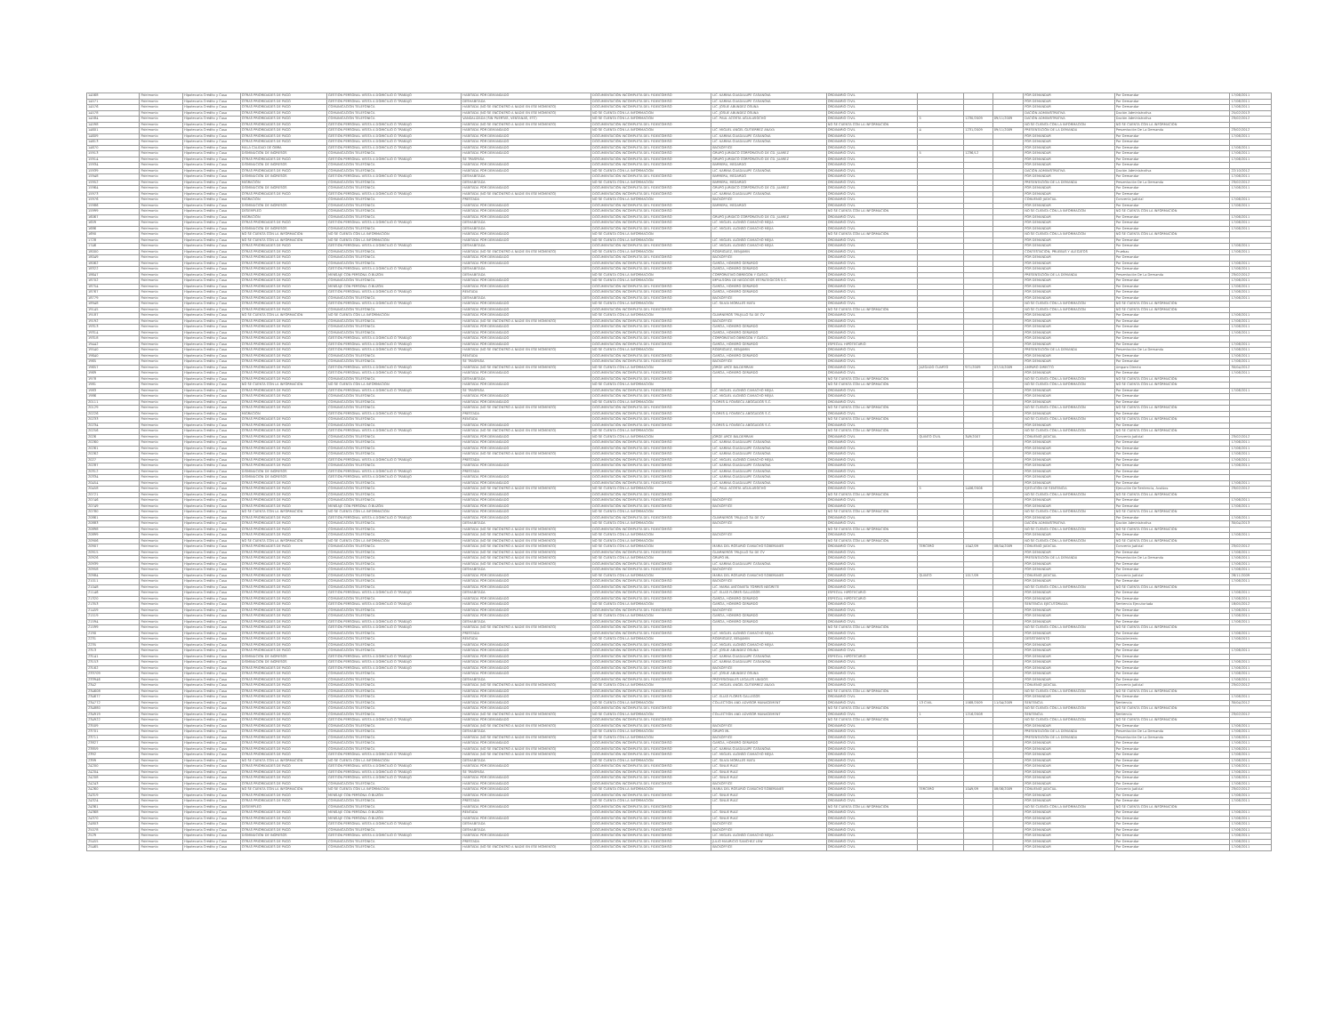| 14568 | Patrimonio | Hipotecaria Crédito y Casa | OTRAS PRIORIDADES DE PAGO | GESTION PERSONAL VISITA A DOMICILIO O TRABAJO | HABITADA POR DEMANDADO | DOCUMENTACIÓN INCOMPLETA DEL FIDEICOMISO | LIC. KARINA GUADALUPE CASANOVA | ORDINARIO CIVIL | | | | POR DEMANDAR | Por Demandar | 17/06/2011 |
| 14571 | Patrimonio | Hipotecaria Crédito y Casa | OTRAS PRIORIDADES DE PAGO | GESTION PERSONAL VISITA A DOMICILIO O TRABAJO | DESHABITADA | DOCUMENTACIÓN INCOMPLETA DEL FIDEICOMISO | LIC. KARINA GUADALUPE CASANOVA | ORDINARIO CIVIL | | | | POR DEMANDAR | Por Demandar | 17/06/2011 |
| 14576 | Patrimonio | Hipotecaria Crédito y Casa | OTRAS PRIORIDADES DE PAGO | COMUNICACIÓN TELEFONICA | HABITADA (NO SE ENCONTRO A NADIE EN ESE MOMENTO) | DOCUMENTACIÓN INCOMPLETA DEL FIDEICOMISO | LIC. JOSUE ABUNDEZ OSUNA | ORDINARIO CIVIL | | | | POR DEMANDAR | Por Demandar | 17/06/2011 |
| 14578 | Patrimonio | Hipotecaria Crédito y Casa | OTRAS PRIORIDADES DE PAGO | COMUNICACIÓN TELEFONICA | HABITADA (NO SE ENCONTRO A NADIE EN ESE MOMENTO) | NO SE CUENTA CON LA INFORMACION | LIC. JOSUE ABUNDEZ OSUNA | ORDINARIO CIVIL | | | | DACIÓN ADMINISTRATIVA | Dación Administrativa | 25/02/2013 |
| 14584 | Patrimonio | Hipotecaria Crédito y Casa | OTRAS PRIORIDADES DE PAGO | COMUNICACIÓN TELEFONICA | VANDALIZADA (SIN PUERTAS, VENTANAS, ETC) | NO SE CUENTA CON LA INFORMACION | LIC. PAUL ACOSTA AGUILASOCHO | ORDINARIO CIVIL | 5 | 1230/2009 | 09/11/2009 | DACIÓN ADMINISTRATIVA | Dación Administrativa | 23/02/2012 |
| 14598 | Patrimonio | Hipotecaria Crédito y Casa | OTRAS PRIORIDADES DE PAGO | GESTION PERSONAL VISITA A DOMICILIO O TRABAJO | HABITADA (NO SE ENCONTRO A NADIE EN ESE MOMENTO) | DOCUMENTACIÓN INCOMPLETA DEL FIDEICOMISO | | NO SE CUENTA CON LA INFORMACION | | | | NO SE CUENTA CON LA INFORMACION | NO SE CUENTA CON LA INFORMACION | |
| 14601 | Patrimonio | Hipotecaria Crédito y Casa | OTRAS PRIORIDADES DE PAGO | GESTION PERSONAL VISITA A DOMICILIO O TRABAJO | HABITADA POR DEMANDADO | NO SE CUENTA CON LA INFORMACION | LIC. MIGUEL ANGEL GUTIERREZ ANAYA | ORDINARIO CIVIL | 4 | 1231/2009 | 09/11/2009 | PRESENTACIÓN DE LA DEMANDA | Presentación De La Demanda | 23/02/2012 |
| 14609 | Patrimonio | Hipotecaria Crédito y Casa | OTRAS PRIORIDADES DE PAGO | GESTION PERSONAL VISITA A DOMICILIO O TRABAJO | HABITADA POR DEMANDADO | DOCUMENTACIÓN INCOMPLETA DEL FIDEICOMISO | LIC. KARINA GUADALUPE CASANOVA | ORDINARIO CIVIL | | | | POR DEMANDAR | Por Demandar | 17/06/2011 |
| 14613 | Patrimonio | Hipotecaria Crédito y Casa | OTRAS PRIORIDADES DE PAGO | GESTION PERSONAL VISITA A DOMICILIO O TRABAJO | HABITADA POR DEMANDADO | DOCUMENTACIÓN INCOMPLETA DEL FIDEICOMISO | LIC. KARINA GUADALUPE CASANOVA | ORDINARIO CIVIL | | | | POR DEMANDAR | Por Demandar | |
| 14670 | Patrimonio | Hipotecaria Crédito y Casa | MALA CALIDAD DE OBRA | GESTION PERSONAL VISITA A DOMICILIO O TRABAJO | HABITADA POR DEMANDADO | DOCUMENTACIÓN INCOMPLETA DEL FIDEICOMISO | BACKOFFICE | ORDINARIO CIVIL | | | | POR DEMANDAR | Por Demandar | 17/06/2011 |
| 15913 | Patrimonio | Hipotecaria Crédito y Casa | DISMINUCIÓN DE INGRESOS | COMUNICACIÓN TELEFONICA | HABITADA POR DEMANDADO | DOCUMENTACIÓN INCOMPLETA DEL FIDEICOMISO | GRUPO JURIDICO CORPORATIVO DE CD. JUAREZ | ORDINARIO CIVIL | 5 | 1236/12 | | POR DEMANDAR | Por Demandar | 17/06/2011 |
| 15914 | Patrimonio | Hipotecaria Crédito y Casa | OTRAS PRIORIDADES DE PAGO | GESTION PERSONAL VISITA A DOMICILIO O TRABAJO | SE TRASPASA | DOCUMENTACIÓN INCOMPLETA DEL FIDEICOMISO | GRUPO JURIDICO CORPORATIVO DE CD. JUAREZ | ORDINARIO CIVIL | | | | POR DEMANDAR | Por Demandar | 17/06/2011 |
| 15934 | Patrimonio | Hipotecaria Crédito y Casa | DISMINUCIÓN DE INGRESOS | COMUNICACIÓN TELEFONICA | HABITADA POR DEMANDADO | DOCUMENTACIÓN INCOMPLETA DEL FIDEICOMISO | BARRERA, MEDARDO | ORDINARIO CIVIL | | | | POR DEMANDAR | Por Demandar | |
| 15939 | Patrimonio | Hipotecaria Crédito y Casa | OTRAS PRIORIDADES DE PAGO | COMUNICACIÓN TELEFONICA | HABITADA POR DEMANDADO | NO SE CUENTA CON LA INFORMACION | LIC. KARINA GUADALUPE CASANOVA | ORDINARIO CIVIL | | | | DACIÓN ADMINISTRATIVA | Dación Administrativa | 22/10/2012 |
| 15948 | Patrimonio | Hipotecaria Crédito y Casa | DISMINUCIÓN DE INGRESOS | GESTION PERSONAL VISITA A DOMICILIO O TRABAJO | DESHABITADA | DOCUMENTACIÓN INCOMPLETA DEL FIDEICOMISO | BARRERA, MEDARDO | ORDINARIO CIVIL | | | | POR DEMANDAR | Por Demandar | 17/06/2011 |
| 15952 | Patrimonio | Hipotecaria Crédito y Casa | MIGRACIÓN | COMUNICACIÓN TELEFONICA | DESHABITADA | NO SE CUENTA CON LA INFORMACION | BARRERA, MEDARDO | ORDINARIO CIVIL | | | | PRESENTACIÓN DE LA DEMANDA | Presentación De La Demanda | 23/02/2012 |
| 15964 | Patrimonio | Hipotecaria Crédito y Casa | DISMINUCIÓN DE INGRESOS | COMUNICACIÓN TELEFONICA | HABITADA POR DEMANDADO | DOCUMENTACIÓN INCOMPLETA DEL FIDEICOMISO | GRUPO JURIDICO CORPORATIVO DE CD. JUAREZ | ORDINARIO CIVIL | | | | POR DEMANDAR | Por Demandar | 17/06/2011 |
| 15973 | Patrimonio | Hipotecaria Crédito y Casa | OTRAS PRIORIDADES DE PAGO | GESTION PERSONAL VISITA A DOMICILIO O TRABAJO | HABITADA (NO SE ENCONTRO A NADIE EN ESE MOMENTO) | DOCUMENTACIÓN INCOMPLETA DEL FIDEICOMISO | LIC. KARINA GUADALUPE CASANOVA | ORDINARIO CIVIL | | | | POR DEMANDAR | Por Demandar | |
| 15976 | Patrimonio | Hipotecaria Crédito y Casa | MIGRACIÓN | COMUNICACIÓN TELEFONICA | PRESTADA | NO SE CUENTA CON LA INFORMACION | BACKOFFICE | ORDINARIO CIVIL | | | | CONVENIO JUDICIAL | Convenio Judicial | 17/06/2011 |
| 15986 | Patrimonio | Hipotecaria Crédito y Casa | DISMINUCIÓN DE INGRESOS | COMUNICACIÓN TELEFONICA | HABITADA POR DEMANDADO | DOCUMENTACIÓN INCOMPLETA DEL FIDEICOMISO | BARRERA, MEDARDO | ORDINARIO CIVIL | | | | POR DEMANDAR | Por Demandar | 17/06/2011 |
| 15999 | Patrimonio | Hipotecaria Crédito y Casa | DESEMPLEO | COMUNICACIÓN TELEFONICA | HABITADA POR DEMANDADO | DOCUMENTACIÓN INCOMPLETA DEL FIDEICOMISO | | NO SE CUENTA CON LA INFORMACION | | | | NO SE CUENTA CON LA INFORMACION | NO SE CUENTA CON LA INFORMACION | |
| 16067 | Patrimonio | Hipotecaria Crédito y Casa | MIGRACIÓN | COMUNICACIÓN TELEFONICA | HABITADA POR DEMANDADO | DOCUMENTACIÓN INCOMPLETA DEL FIDEICOMISO | GRUPO JURIDICO CORPORATIVO DE CD. JUAREZ | ORDINARIO CIVIL | | | | POR DEMANDAR | Por Demandar | 17/06/2011 |
| 1659 | Patrimonio | Hipotecaria Crédito y Casa | OTRAS PRIORIDADES DE PAGO | GESTION PERSONAL VISITA A DOMICILIO O TRABAJO | DESHABITADA | DOCUMENTACIÓN INCOMPLETA DEL FIDEICOMISO | LIC. MIGUEL ALONSO CAMACHO MEJIA | ORDINARIO CIVIL | | | | POR DEMANDAR | Por Demandar | 17/06/2011 |
| 1686 | Patrimonio | Hipotecaria Crédito y Casa | DISMINUCIÓN DE INGRESOS | COMUNICACIÓN TELEFONICA | DESHABITADA | DOCUMENTACIÓN INCOMPLETA DEL FIDEICOMISO | LIC. MIGUEL ALONSO CAMACHO MEJIA | ORDINARIO CIVIL | | | | POR DEMANDAR | Por Demandar | 17/06/2011 |
| 1690 | Patrimonio | Hipotecaria Crédito y Casa | NO SE CUENTA CON LA INFORMACION | NO SE CUENTA CON LA INFORMACION | HABITADA POR DEMANDADO | NO SE CUENTA CON LA INFORMACION | | NO SE CUENTA CON LA INFORMACION | | | | NO SE CUENTA CON LA INFORMACION | NO SE CUENTA CON LA INFORMACION | |
| 1728 | Patrimonio | Hipotecaria Crédito y Casa | NO SE CUENTA CON LA INFORMACION | NO SE CUENTA CON LA INFORMACION | HABITADA POR DEMANDADO | NO SE CUENTA CON LA INFORMACION | LIC. MIGUEL ALONSO CAMACHO MEJIA | ORDINARIO CIVIL | | | | POR DEMANDAR | Por Demandar | |
| 1746 | Patrimonio | Hipotecaria Crédito y Casa | OTRAS PRIORIDADES DE PAGO | GESTION PERSONAL VISITA A DOMICILIO O TRABAJO | DESHABITADA | DOCUMENTACIÓN INCOMPLETA DEL FIDEICOMISO | LIC. MIGUEL ALONSO CAMACHO MEJIA | ORDINARIO CIVIL | | | | POR DEMANDAR | Por Demandar | 17/06/2011 |
| 18000 | Patrimonio | Hipotecaria Crédito y Casa | OTRAS PRIORIDADES DE PAGO | COMUNICACIÓN TELEFONICA | HABITADA (NO SE ENCONTRO A NADIE EN ESE MOMENTO) | NO SE CUENTA CON LA INFORMACION | RODRIGUEZ, BENJAMIN | ORDINARIO CIVIL | | | | CONTESTACIÓN, PRUEBAS Y ALEGATOS | Pruebas | 17/06/2011 |
| 18049 | Patrimonio | Hipotecaria Crédito y Casa | OTRAS PRIORIDADES DE PAGO | COMUNICACIÓN TELEFONICA | HABITADA POR DEMANDADO | DOCUMENTACIÓN INCOMPLETA DEL FIDEICOMISO | BACKOFFICE | ORDINARIO CIVIL | | | | POR DEMANDAR | Por Demandar | |
| 18062 | Patrimonio | Hipotecaria Crédito y Casa | OTRAS PRIORIDADES DE PAGO | COMUNICACIÓN TELEFONICA | HABITADA POR DEMANDADO | DOCUMENTACIÓN INCOMPLETA DEL FIDEICOMISO | GARCIA, HOMERO GERARDO | ORDINARIO CIVIL | | | | POR DEMANDAR | Por Demandar | 17/06/2011 |
| 18322 | Patrimonio | Hipotecaria Crédito y Casa | OTRAS PRIORIDADES DE PAGO | GESTION PERSONAL VISITA A DOMICILIO O TRABAJO | DESHABITADA | DOCUMENTACIÓN INCOMPLETA DEL FIDEICOMISO | GARCIA, HOMERO GERARDO | ORDINARIO CIVIL | | | | POR DEMANDAR | Por Demandar | 17/06/2011 |
| 18647 | Patrimonio | Hipotecaria Crédito y Casa | OTRAS PRIORIDADES DE PAGO | MENSAJE CON PERSONA O BUZON | DESHABITADA | NO SE CUENTA CON LA INFORMACION | CORPORATIVO OBREGON Y GASCA | ORDINARIO CIVIL | | | | PRESENTACIÓN DE LA DEMANDA | Presentación De La Demanda | 23/02/2012 |
| 18702 | Patrimonio | Hipotecaria Crédito y Casa | OTRAS PRIORIDADES DE PAGO | COMUNICACIÓN TELEFONICA | HABITADA POR DEMANDADO | NO SE CUENTA CON LA INFORMACION | IMPULSORA DE NEGOCIOS ESTRATEGICOS S.C. | ORDINARIO CIVIL | | | | POR DEMANDAR | Por Demandar | 17/06/2011 |
| 18754 | Patrimonio | Hipotecaria Crédito y Casa | OTRAS PRIORIDADES DE PAGO | MENSAJE CON PERSONA O BUZÓN | HABITADA POR DEMANDADO | DOCUMENTACIÓN INCOMPLETA DEL FIDEICOMISO | GARCIA, HOMERO GERARDO | ORDINARIO CIVIL | | | | POR DEMANDAR | Por Demandar | 17/06/2011 |
| 18767 | Patrimonio | Hipotecaria Crédito y Casa | OTRAS PRIORIDADES DE PAGO | GESTION PERSONAL VISITA A DOMICILIO O TRABAJO | RENTADA | DOCUMENTACIÓN INCOMPLETA DEL FIDEICOMISO | GARCIA, HOMERO GERARDO | ORDINARIO CIVIL | | | | POR DEMANDAR | Por Demandar | 17/06/2011 |
| 18779 | Patrimonio | Hipotecaria Crédito y Casa | OTRAS PRIORIDADES DE PAGO | COMUNICACIÓN TELEFONICA | DESHABITADA | DOCUMENTACIÓN INCOMPLETA DEL FIDEICOMISO | BACKOFFICE | ORDINARIO CIVIL | | | | POR DEMANDAR | Por Demandar | 17/06/2011 |
| 18948 | Patrimonio | Hipotecaria Crédito y Casa | OTRAS PRIORIDADES DE PAGO | GESTION PERSONAL VISITA A DOMICILIO O TRABAJO | HABITADA POR DEMANDADO | NO SE CUENTA CON LA INFORMACION | LIC. SILVIA MORALES MATA | ORDINARIO CIVIL | | | | NO SE CUENTA CON LA INFORMACION | NO SE CUENTA CON LA INFORMACION | |
| 19145 | Patrimonio | Hipotecaria Crédito y Casa | OTRAS PRIORIDADES DE PAGO | COMUNICACIÓN TELEFONICA | HABITADA POR DEMANDADO | DOCUMENTACIÓN INCOMPLETA DEL FIDEICOMISO | | NO SE CUENTA CON LA INFORMACION | | | | NO SE CUENTA CON LA INFORMACION | NO SE CUENTA CON LA INFORMACION | |
| 19187 | Patrimonio | Hipotecaria Crédito y Casa | NO SE CUENTA CON LA INFORMACION | NO SE CUENTA CON LA INFORMACION | HABITADA POR DEMANDADO | NO SE CUENTA CON LA INFORMACION | GUARNEROS TRUJILLO SA DE CV | ORDINARIO CIVIL | | | | POR DEMANDAR | Por Demandar | 17/06/2011 |
| 19192 | Patrimonio | Hipotecaria Crédito y Casa | OTRAS PRIORIDADES DE PAGO | COMUNICACIÓN TELEFONICA | HABITADA (NO SE ENCONTRO A NADIE EN ESE MOMENTO) | DOCUMENTACIÓN INCOMPLETA DEL FIDEICOMISO | BACKOFFICE | ORDINARIO CIVIL | | | | POR DEMANDAR | Por Demandar | 17/06/2011 |
| 19313 | Patrimonio | Hipotecaria Crédito y Casa | OTRAS PRIORIDADES DE PAGO | COMUNICACIÓN TELEFONICA | HABITADA POR DEMANDADO | DOCUMENTACIÓN INCOMPLETA DEL FIDEICOMISO | GARCIA, HOMERO GERARDO | ORDINARIO CIVIL | | | | POR DEMANDAR | Por Demandar | 17/06/2011 |
| 19314 | Patrimonio | Hipotecaria Crédito y Casa | OTRAS PRIORIDADES DE PAGO | COMUNICACIÓN TELEFONICA | HABITADA POR DEMANDADO | DOCUMENTACIÓN INCOMPLETA DEL FIDEICOMISO | GARCIA, HOMERO GERARDO | ORDINARIO CIVIL | | | | POR DEMANDAR | Por Demandar | 17/06/2011 |
| 19318 | Patrimonio | Hipotecaria Crédito y Casa | OTRAS PRIORIDADES DE PAGO | GESTION PERSONAL VISITA A DOMICILIO O TRABAJO | HABITADA POR DEMANDADO | DOCUMENTACIÓN INCOMPLETA DEL FIDEICOMISO | CORPORATIVO OBREGON Y GASCA | ORDINARIO CIVIL | | | | POR DEMANDAR | Por Demandar | |
| 19442 | Patrimonio | Hipotecaria Crédito y Casa | OTRAS PRIORIDADES DE PAGO | GESTION PERSONAL VISITA A DOMICILIO O TRABAJO | HABITADA POR DEMANDADO | DOCUMENTACIÓN INCOMPLETA DEL FIDEICOMISO | GARCIA, HOMERO GERARDO | ESPECIAL HIPOTECARIO | | | | POR DEMANDAR | Por Demandar | 17/06/2011 |
| 19540 | Patrimonio | Hipotecaria Crédito y Casa | OTRAS PRIORIDADES DE PAGO | GESTION PERSONAL VISITA A DOMICILIO O TRABAJO | HABITADA (NO SE ENCONTRO A NADIE EN ESE MOMENTO) | NO SE CUENTA CON LA INFORMACION | RODRIGUEZ, BENJAMIN | ORDINARIO CIVIL | | | | PRESENTACIÓN DE LA DEMANDA | Presentación De La Demanda | 17/06/2011 |
| 19640 | Patrimonio | Hipotecaria Crédito y Casa | OTRAS PRIORIDADES DE PAGO | COMUNICACIÓN TELEFONICA | RENTADA | DOCUMENTACIÓN INCOMPLETA DEL FIDEICOMISO | GARCIA, HOMERO GERARDO | ORDINARIO CIVIL | | | | POR DEMANDAR | Por Demandar | 17/06/2011 |
| 1965 | Patrimonio | Hipotecaria Crédito y Casa | OTRAS PRIORIDADES DE PAGO | COMUNICACIÓN TELEFONICA | SE TRASPASA | DOCUMENTACIÓN INCOMPLETA DEL FIDEICOMISO | BACKOFFICE | ORDINARIO CIVIL | | | | POR DEMANDAR | Por Demandar | 17/06/2011 |
| 19657 | Patrimonio | Hipotecaria Crédito y Casa | OTRAS PRIORIDADES DE PAGO | GESTION PERSONAL VISITA A DOMICILIO O TRABAJO | HABITADA (NO SE ENCONTRO A NADIE EN ESE MOMENTO) | NO SE CUENTA CON LA INFORMACION | JORGE ARCE BALDERRAM | ORDINARIO CIVIL | JUZGADO CUARTO | 971/2009 | 07/10/2009 | AMPARO DIRECTO | Amparo Directo | 30/04/2012 |
| 1969 | Patrimonio | Hipotecaria Crédito y Casa | OTRAS PRIORIDADES DE PAGO | GESTION PERSONAL VISITA A DOMICILIO O TRABAJO | HABITADA POR DEMANDADO | DOCUMENTACIÓN INCOMPLETA DEL FIDEICOMISO | GARCIA, HOMERO GERARDO | ORDINARIO CIVIL | | | | POR DEMANDAR | Por Demandar | 17/06/2011 |
| 1978 | Patrimonio | Hipotecaria Crédito y Casa | OTRAS PRIORIDADES DE PAGO | COMUNICACIÓN TELEFONICA | DESHABITADA | DOCUMENTACIÓN INCOMPLETA DEL FIDEICOMISO | | NO SE CUENTA CON LA INFORMACION | | | | NO SE CUENTA CON LA INFORMACION | NO SE CUENTA CON LA INFORMACION | |
| 1981 | Patrimonio | Hipotecaria Crédito y Casa | NO SE CUENTA CON LA INFORMACION | NO SE CUENTA CON LA INFORMACION | HABITADA POR DEMANDADO | NO SE CUENTA CON LA INFORMACION | | NO SE CUENTA CON LA INFORMACION | | | | NO SE CUENTA CON LA INFORMACION | NO SE CUENTA CON LA INFORMACION | |
| 1983 | Patrimonio | Hipotecaria Crédito y Casa | OTRAS PRIORIDADES DE PAGO | GESTION PERSONAL VISITA A DOMICILIO O TRABAJO | SE TRASPASA | DOCUMENTACIÓN INCOMPLETA DEL FIDEICOMISO | LIC. MIGUEL ALONSO CAMACHO MEJIA | ORDINARIO CIVIL | | | | POR DEMANDAR | Por Demandar | 17/06/2011 |
| 1986 | Patrimonio | Hipotecaria Crédito y Casa | OTRAS PRIORIDADES DE PAGO | COMUNICACIÓN TELEFONICA | HABITADA POR DEMANDADO | DOCUMENTACIÓN INCOMPLETA DEL FIDEICOMISO | LIC. MIGUEL ALONSO CAMACHO MEJIA | ORDINARIO CIVIL | | | | POR DEMANDAR | Por Demandar | |
| 20111 | Patrimonio | Hipotecaria Crédito y Casa | OTRAS PRIORIDADES DE PAGO | COMUNICACIÓN TELEFONICA | HABITADA POR DEMANDADO | NO SE CUENTA CON LA INFORMACION | FLORES & FONSECA ABOGADOS S.C. | ORDINARIO CIVIL | | | | POR DEMANDAR | Por Demandar | |
| 20129 | Patrimonio | Hipotecaria Crédito y Casa | OTRAS PRIORIDADES DE PAGO | COMUNICACIÓN TELEFONICA | HABITADA (NO SE ENCONTRO A NADIE EN ESE MOMENTO) | DOCUMENTACIÓN INCOMPLETA DEL FIDEICOMISO | | NO SE CUENTA CON LA INFORMACION | | | | NO SE CUENTA CON LA INFORMACION | NO SE CUENTA CON LA INFORMACION | |
| 20226 | Patrimonio | Hipotecaria Crédito y Casa | MIGRACIÓN | GESTION PERSONAL VISITA A DOMICILIO O TRABAJO | PRESTADA | DOCUMENTACIÓN INCOMPLETA DEL FIDEICOMISO | FLORES & FONSECA ABOGADOS S.C. | ORDINARIO CIVIL | | | | POR DEMANDAR | Por Demandar | |
| 20233 | Patrimonio | Hipotecaria Crédito y Casa | OTRAS PRIORIDADES DE PAGO | COMUNICACIÓN TELEFONICA | RENTADA | DOCUMENTACIÓN INCOMPLETA DEL FIDEICOMISO | | NO SE CUENTA CON LA INFORMACION | | | | NO SE CUENTA CON LA INFORMACION | NO SE CUENTA CON LA INFORMACION | |
| 20234 | Patrimonio | Hipotecaria Crédito y Casa | OTRAS PRIORIDADES DE PAGO | COMUNICACIÓN TELEFONICA | HABITADA POR DEMANDADO | DOCUMENTACIÓN INCOMPLETA DEL FIDEICOMISO | FLORES & FONSECA ABOGADOS S.C. | ORDINARIO CIVIL | | | | POR DEMANDAR | Por Demandar | |
| 20256 | Patrimonio | Hipotecaria Crédito y Casa | OTRAS PRIORIDADES DE PAGO | GESTION PERSONAL VISITA A DOMICILIO O TRABAJO | HABITADA (NO SE ENCONTRO A NADIE EN ESE MOMENTO) | NO SE CUENTA CON LA INFORMACION | | NO SE CUENTA CON LA INFORMACION | | | | NO SE CUENTA CON LA INFORMACION | NO SE CUENTA CON LA INFORMACION | |
| 2026 | Patrimonio | Hipotecaria Crédito y Casa | OTRAS PRIORIDADES DE PAGO | COMUNICACIÓN TELEFONICA | HABITADA POR DEMANDADO | NO SE CUENTA CON LA INFORMACION | JORGE ARCE BALDERRAM | ORDINARIO CIVIL | QUINTO CIVIL | 349/2007 | | CONVENIO JUDICIAL | Convenio Judicial | 23/02/2012 |
| 20260 | Patrimonio | Hipotecaria Crédito y Casa | OTRAS PRIORIDADES DE PAGO | COMUNICACIÓN TELEFONICA | HABITADA POR DEMANDADO | DOCUMENTACIÓN INCOMPLETA DEL FIDEICOMISO | LIC. KARINA GUADALUPE CASANOVA | ORDINARIO CIVIL | | | | POR DEMANDAR | Por Demandar | 17/06/2011 |
| 20261 | Patrimonio | Hipotecaria Crédito y Casa | OTRAS PRIORIDADES DE PAGO | COMUNICACIÓN TELEFONICA | HABITADA POR DEMANDADO | DOCUMENTACIÓN INCOMPLETA DEL FIDEICOMISO | LIC. KARINA GUADALUPE CASANOVA | ORDINARIO CIVIL | | | | POR DEMANDAR | Por Demandar | 17/06/2011 |
| 20262 | Patrimonio | Hipotecaria Crédito y Casa | OTRAS PRIORIDADES DE PAGO | COMUNICACIÓN TELEFONICA | HABITADA (NO SE ENCONTRO A NADIE EN ESE MOMENTO) | DOCUMENTACIÓN INCOMPLETA DEL FIDEICOMISO | LIC. KARINA GUADALUPE CASANOVA | ORDINARIO CIVIL | | | | POR DEMANDAR | Por Demandar | 17/06/2011 |
| 2027 | Patrimonio | Hipotecaria Crédito y Casa | OTRAS PRIORIDADES DE PAGO | GESTION PERSONAL VISITA A DOMICILIO O TRABAJO | PRESTADA | DOCUMENTACIÓN INCOMPLETA DEL FIDEICOMISO | LIC. MIGUEL ALONSO CAMACHO MEJIA | ORDINARIO CIVIL | | | | POR DEMANDAR | Por Demandar | 17/06/2011 |
| 20287 | Patrimonio | Hipotecaria Crédito y Casa | OTRAS PRIORIDADES DE PAGO | COMUNICACIÓN TELEFONICA | HABITADA POR DEMANDADO | DOCUMENTACIÓN INCOMPLETA DEL FIDEICOMISO | LIC. KARINA GUADALUPE CASANOVA | ORDINARIO CIVIL | | | | POR DEMANDAR | Por Demandar | 17/06/2011 |
| 20312 | Patrimonio | Hipotecaria Crédito y Casa | DISMINUCIÓN DE INGRESOS | GESTION PERSONAL VISITA A DOMICILIO O TRABAJO | PRESTADA | DOCUMENTACIÓN INCOMPLETA DEL FIDEICOMISO | LIC. KARINA GUADALUPE CASANOVA | ORDINARIO CIVIL | | | | POR DEMANDAR | Por Demandar | |
| 20334 | Patrimonio | Hipotecaria Crédito y Casa | DISMINUCIÓN DE INGRESOS | GESTION PERSONAL VISITA A DOMICILIO O TRABAJO | HABITADA POR DEMANDADO | DOCUMENTACIÓN INCOMPLETA DEL FIDEICOMISO | LIC. KARINA GUADALUPE CASANOVA | ORDINARIO CIVIL | | | | POR DEMANDAR | Por Demandar | |
| 20454 | Patrimonio | Hipotecaria Crédito y Casa | OTRAS PRIORIDADES DE PAGO | COMUNICACIÓN TELEFONICA | HABITADA POR DEMANDADO | DOCUMENTACIÓN INCOMPLETA DEL FIDEICOMISO | LIC. KARINA GUADALUPE CASANOVA | ORDINARIO CIVIL | | | | POR DEMANDAR | Por Demandar | 17/06/2011 |
| 20458 | Patrimonio | Hipotecaria Crédito y Casa | OTRAS PRIORIDADES DE PAGO | COMUNICACIÓN TELEFONICA | HABITADA (NO SE ENCONTRO A NADIE EN ESE MOMENTO) | NO SE CUENTA CON LA INFORMACION | LIC. PAUL ACOSTA AGUILASOCHO | ORDINARIO CIVIL | 5 | 1406/2006 | | EJECUCIÓN DE SENTENCIA | Ejecución De Sentencia, Avalúos | 23/02/2012 |
| 20721 | Patrimonio | Hipotecaria Crédito y Casa | OTRAS PRIORIDADES DE PAGO | COMUNICACIÓN TELEFONICA | HABITADA POR DEMANDADO | DOCUMENTACIÓN INCOMPLETA DEL FIDEICOMISO | | NO SE CUENTA CON LA INFORMACION | | | | NO SE CUENTA CON LA INFORMACION | NO SE CUENTA CON LA INFORMACION | |
| 20746 | Patrimonio | Hipotecaria Crédito y Casa | OTRAS PRIORIDADES DE PAGO | COMUNICACIÓN TELEFONICA | HABITADA POR DEMANDADO | DOCUMENTACIÓN INCOMPLETA DEL FIDEICOMISO | BACKOFFICE | ORDINARIO CIVIL | | | | POR DEMANDAR | Por Demandar | 17/06/2011 |
| 20749 | Patrimonio | Hipotecaria Crédito y Casa | OTRAS PRIORIDADES DE PAGO | MENSAJE CON PERSONA O BUZÓN | HABITADA POR DEMANDADO | DOCUMENTACIÓN INCOMPLETA DEL FIDEICOMISO | BACKOFFICE | ORDINARIO CIVIL | | | | POR DEMANDAR | Por Demandar | 17/06/2011 |
| 20780 | Patrimonio | Hipotecaria Crédito y Casa | NO SE CUENTA CON LA INFORMACION | NO SE CUENTA CON LA INFORMACION | HABITADA POR DEMANDADO | NO SE CUENTA CON LA INFORMACION | | NO SE CUENTA CON LA INFORMACION | | | | NO SE CUENTA CON LA INFORMACION | NO SE CUENTA CON LA INFORMACION | |
| 20861 | Patrimonio | Hipotecaria Crédito y Casa | OTRAS PRIORIDADES DE PAGO | GESTION PERSONAL VISITA A DOMICILIO O TRABAJO | HABITADA POR DEMANDADO | DOCUMENTACIÓN INCOMPLETA DEL FIDEICOMISO | GUARNEROS TRUJILLO SA DE CV | ORDINARIO CIVIL | | | | POR DEMANDAR | Por Demandar | 17/06/2011 |
| 20883 | Patrimonio | Hipotecaria Crédito y Casa | OTRAS PRIORIDADES DE PAGO | COMUNICACIÓN TELEFONICA | DESHABITADA | NO SE CUENTA CON LA INFORMACION | BACKOFFICE | ORDINARIO CIVIL | | | | DACIÓN ADMINISTRATIVA | Dación Administrativa | 30/04/2013 |
| 20898 | Patrimonio | Hipotecaria Crédito y Casa | OTRAS PRIORIDADES DE PAGO | COMUNICACIÓN TELEFONICA | HABITADA (NO SE ENCONTRO A NADIE EN ESE MOMENTO) | DOCUMENTACIÓN INCOMPLETA DEL FIDEICOMISO | | NO SE CUENTA CON LA INFORMACION | | | | NO SE CUENTA CON LA INFORMACION | NO SE CUENTA CON LA INFORMACION | |
| 20899 | Patrimonio | Hipotecaria Crédito y Casa | OTRAS PRIORIDADES DE PAGO | COMUNICACIÓN TELEFONICA | HABITADA (NO SE ENCONTRO A NADIE EN ESE MOMENTO) | NO SE CUENTA CON LA INFORMACION | BACKOFFICE | ORDINARIO CIVIL | | | | POR DEMANDAR | Por Demandar | 17/06/2011 |
| 20906 | Patrimonio | Hipotecaria Crédito y Casa | NO SE CUENTA CON LA INFORMACION | NO SE CUENTA CON LA INFORMACION | HABITADA (NO SE ENCONTRO A NADIE EN ESE MOMENTO) | NO SE CUENTA CON LA INFORMACION | | NO SE CUENTA CON LA INFORMACION | | | | NO SE CUENTA CON LA INFORMACION | NO SE CUENTA CON LA INFORMACION | |
| 20907 | Patrimonio | Hipotecaria Crédito y Casa | OTRAS PRIORIDADES DE PAGO | COMUNICACIÓN TELEFONICA | HABITADA (NO SE ENCONTRO A NADIE EN ESE MOMENTO) | NO SE CUENTA CON LA INFORMACION | MARIA DEL ROSARIO CAMACHO SOBERANES | ORDINARIO CIVIL | TERCERO | 1042/09 | 08/04/2009 | CONVENIO JUDICIAL | Convenio Judicial | 23/02/2012 |
| 20915 | Patrimonio | Hipotecaria Crédito y Casa | OTRAS PRIORIDADES DE PAGO | COMUNICACIÓN TELEFONICA | HABITADA (NO SE ENCONTRO A NADIE EN ESE MOMENTO) | DOCUMENTACIÓN INCOMPLETA DEL FIDEICOMISO | GUARNEROS TRUJILLO SA DE CV | ORDINARIO CIVIL | | | | POR DEMANDAR | Por Demandar | 17/06/2011 |
| 20926 | Patrimonio | Hipotecaria Crédito y Casa | OTRAS PRIORIDADES DE PAGO | COMUNICACIÓN TELEFONICA | HABITADA (NO SE ENCONTRO A NADIE EN ESE MOMENTO) | NO SE CUENTA CON LA INFORMACION | GRUPO ML | ORDINARIO CIVIL | | | | PRESENTACIÓN DE LA DEMANDA | Presentación De La Demanda | 17/06/2011 |
| 20939 | Patrimonio | Hipotecaria Crédito y Casa | OTRAS PRIORIDADES DE PAGO | COMUNICACIÓN TELEFONICA | HABITADA (NO SE ENCONTRO A NADIE EN ESE MOMENTO) | DOCUMENTACIÓN INCOMPLETA DEL FIDEICOMISO | LIC. KARINA GUADALUPE CASANOVA | ORDINARIO CIVIL | | | | POR DEMANDAR | Por Demandar | 17/06/2011 |
| 20958 | Patrimonio | Hipotecaria Crédito y Casa | OTRAS PRIORIDADES DE PAGO | COMUNICACIÓN TELEFONICA | DESHABITADA | DOCUMENTACIÓN INCOMPLETA DEL FIDEICOMISO | BACKOFFICE | ORDINARIO CIVIL | | | | POR DEMANDAR | Por Demandar | 17/06/2011 |
| 20984 | Patrimonio | Hipotecaria Crédito y Casa | OTRAS PRIORIDADES DE PAGO | COMUNICACIÓN TELEFONICA | HABITADA POR DEMANDADO | NO SE CUENTA CON LA INFORMACION | MARIA DEL ROSARIO CAMACHO SOBERANES | ORDINARIO CIVIL | QUINTO | 1017/09 | | CONVENIO JUDICIAL | Convenio Judicial | 28/11/2009 |
| 21011 | Patrimonio | Hipotecaria Crédito y Casa | OTRAS PRIORIDADES DE PAGO | COMUNICACIÓN TELEFONICA | HABITADA POR DEMANDADO | DOCUMENTACIÓN INCOMPLETA DEL FIDEICOMISO | BACKOFFICE | ORDINARIO CIVIL | | | | POR DEMANDAR | Por Demandar | 17/06/2011 |
| 21048 | Patrimonio | Hipotecaria Crédito y Casa | OTRAS PRIORIDADES DE PAGO | COMUNICACIÓN TELEFONICA | HABITADA POR DEMANDADO | DOCUMENTACIÓN INCOMPLETA DEL FIDEICOMISO | LIC. MARIA ANTONIETA TORRES NEGRETE | ORDINARIO CIVIL | | | | NO SE CUENTA CON LA INFORMACION | NO SE CUENTA CON LA INFORMACION | |
| 21146 | Patrimonio | Hipotecaria Crédito y Casa | OTRAS PRIORIDADES DE PAGO | GESTION PERSONAL VISITA A DOMICILIO O TRABAJO | DESHABITADA | DOCUMENTACIÓN INCOMPLETA DEL FIDEICOMISO | LIC. ELIAS FLORES GALLEGOS | ESPECIAL HIPOTECARIO | | | | POR DEMANDAR | Por Demandar | 17/06/2011 |
| 21320 | Patrimonio | Hipotecaria Crédito y Casa | OTRAS PRIORIDADES DE PAGO | COMUNICACIÓN TELEFONICA | HABITADA POR DEMANDADO | DOCUMENTACIÓN INCOMPLETA DEL FIDEICOMISO | GARCIA, HOMERO GERARDO | ESPECIAL HIPOTECARIO | | | | POR DEMANDAR | Por Demandar | 17/06/2011 |
| 21353 | Patrimonio | Hipotecaria Crédito y Casa | OTRAS PRIORIDADES DE PAGO | GESTION PERSONAL VISITA A DOMICILIO O TRABAJO | HABITADA POR DEMANDADO | NO SE CUENTA CON LA INFORMACION | GARCIA, HOMERO GERARDO | ORDINARIO CIVIL | | | | SENTENCIA EJECUTORIADA | Sentencia Ejecutoriada | 18/05/2012 |
| 21459 | Patrimonio | Hipotecaria Crédito y Casa | OTRAS PRIORIDADES DE PAGO | COMUNICACIÓN TELEFONICA | HABITADA POR DEMANDADO | DOCUMENTACIÓN INCOMPLETA DEL FIDEICOMISO | BACKOFFICE | ORDINARIO CIVIL | | | | POR DEMANDAR | Por Demandar | 17/06/2011 |
| 21519 | Patrimonio | Hipotecaria Crédito y Casa | OTRAS PRIORIDADES DE PAGO | COMUNICACIÓN TELEFONICA | HABITADA POR DEMANDADO | NO SE CUENTA CON LA INFORMACION | GARCIA, HOMERO GERARDO | ORDINARIO CIVIL | | | | POR DEMANDAR | Por Demandar | 17/06/2011 |
| 21594 | Patrimonio | Hipotecaria Crédito y Casa | OTRAS PRIORIDADES DE PAGO | GESTION PERSONAL VISITA A DOMICILIO O TRABAJO | DESHABITADA | DOCUMENTACIÓN INCOMPLETA DEL FIDEICOMISO | GARCIA, HOMERO GERARDO | ORDINARIO CIVIL | | | | POR DEMANDAR | Por Demandar | 17/06/2011 |
| 21599 | Patrimonio | Hipotecaria Crédito y Casa | OTRAS PRIORIDADES DE PAGO | GESTION PERSONAL VISITA A DOMICILIO O TRABAJO | HABITADA (NO SE ENCONTRO A NADIE EN ESE MOMENTO) | DOCUMENTACIÓN INCOMPLETA DEL FIDEICOMISO | | NO SE CUENTA CON LA INFORMACION | | | | NO SE CUENTA CON LA INFORMACION | NO SE CUENTA CON LA INFORMACION | |
| 2190 | Patrimonio | Hipotecaria Crédito y Casa | OTRAS PRIORIDADES DE PAGO | COMUNICACIÓN TELEFONICA | PRESTADA | DOCUMENTACIÓN INCOMPLETA DEL FIDEICOMISO | LIC. MIGUEL ALONSO CAMACHO MEJIA | ORDINARIO CIVIL | | | | POR DEMANDAR | Por Demandar | 17/06/2011 |
| 2231 | Patrimonio | Hipotecaria Crédito y Casa | OTRAS PRIORIDADES DE PAGO | COMUNICACIÓN TELEFONICA | RENTADA | NO SE CUENTA CON LA INFORMACION | RODRIGUEZ, BENJAMIN | ORDINARIO CIVIL | | | | DESISTIMIENTO | Desistimiento | 17/06/2011 |
| 2235 | Patrimonio | Hipotecaria Crédito y Casa | OTRAS PRIORIDADES DE PAGO | COMUNICACIÓN TELEFONICA | HABITADA POR DEMANDADO | DOCUMENTACIÓN INCOMPLETA DEL FIDEICOMISO | LIC. MIGUEL ALONSO CAMACHO MEJIA | ORDINARIO CIVIL | | | | POR DEMANDAR | Por Demandar | |
| 2313 | Patrimonio | Hipotecaria Crédito y Casa | OTRAS PRIORIDADES DE PAGO | COMUNICACIÓN TELEFONICA | HABITADA POR DEMANDADO | DOCUMENTACIÓN INCOMPLETA DEL FIDEICOMISO | LIC. JOSUE ABUNDEZ OSUNA | ORDINARIO CIVIL | | | | POR DEMANDAR | Por Demandar | 17/06/2011 |
| 23141 | Patrimonio | Hipotecaria Crédito y Casa | DISMINUCIÓN DE INGRESOS | GESTION PERSONAL VISITA A DOMICILIO O TRABAJO | HABITADA POR DEMANDADO | DOCUMENTACIÓN INCOMPLETA DEL FIDEICOMISO | LIC. KARINA GUADALUPE CASANOVA | ESPECIAL HIPOTECARIO | | | | POR DEMANDAR | Por Demandar | |
| 23153 | Patrimonio | Hipotecaria Crédito y Casa | DISMINUCIÓN DE INGRESOS | GESTION PERSONAL VISITA A DOMICILIO O TRABAJO | HABITADA POR DEMANDADO | DOCUMENTACIÓN INCOMPLETA DEL FIDEICOMISO | LIC. KARINA GUADALUPE CASANOVA | ORDINARIO CIVIL | | | | POR DEMANDAR | Por Demandar | 17/06/2011 |
| 23162 | Patrimonio | Hipotecaria Crédito y Casa | OTRAS PRIORIDADES DE PAGO | GESTION PERSONAL VISITA A DOMICILIO O TRABAJO | HABITADA POR DEMANDADO | DOCUMENTACIÓN INCOMPLETA DEL FIDEICOMISO | BACKOFFICE | ORDINARIO CIVIL | | | | POR DEMANDAR | Por Demandar | 17/06/2011 |
| 233709 | Patrimonio | Hipotecaria Crédito y Casa | OTRAS PRIORIDADES DE PAGO | COMUNICACIÓN TELEFONICA | HABITADA POR DEMANDADO | DOCUMENTACIÓN INCOMPLETA DEL FIDEICOMISO | LIC. JOSUE ABUNDEZ OSUNA | ORDINARIO CIVIL | | | | POR DEMANDAR | Por Demandar | 17/06/2011 |
| 233946 | Patrimonio | Hipotecaria Crédito y Casa | OTRAS PRIORIDADES DE PAGO | COMUNICACIÓN TELEFONICA | DESHABITADA | DOCUMENTACIÓN INCOMPLETA DEL FIDEICOMISO | PROFESIONALES LEGALES UNIDOS | ORDINARIO CIVIL | | | | POR DEMANDAR | Por Demandar | 17/06/2011 |
| 2342 | Patrimonio | Hipotecaria Crédito y Casa | OTRAS PRIORIDADES DE PAGO | COMUNICACIÓN TELEFONICA | HABITADA (NO SE ENCONTRO A NADIE EN ESE MOMENTO) | NO SE CUENTA CON LA INFORMACION | LIC. MIGUEL ANGEL GUTIERREZ ANAYA | ORDINARIO CIVIL | | | | CONVENIO JUDICIAL | Convenio Judicial | 23/02/2012 |
| 234608 | Patrimonio | Hipotecaria Crédito y Casa | OTRAS PRIORIDADES DE PAGO | COMUNICACIÓN TELEFONICA | HABITADA POR DEMANDADO | DOCUMENTACIÓN INCOMPLETA DEL FIDEICOMISO | | NO SE CUENTA CON LA INFORMACION | | | | NO SE CUENTA CON LA INFORMACION | NO SE CUENTA CON LA INFORMACION | |
| 234677 | Patrimonio | Hipotecaria Crédito y Casa | OTRAS PRIORIDADES DE PAGO | COMUNICACIÓN TELEFONICA | HABITADA POR DEMANDADO | DOCUMENTACIÓN INCOMPLETA DEL FIDEICOMISO | LIC. ELIAS FLORES GALLEGOS | ORDINARIO CIVIL | | | | POR DEMANDAR | Por Demandar | 17/06/2011 |
| 234772 | Patrimonio | Hipotecaria Crédito y Casa | OTRAS PRIORIDADES DE PAGO | COMUNICACIÓN TELEFONICA | HABITADA POR DEMANDADO | NO SE CUENTA CON LA INFORMACION | COLLECTION AND ADVISOR MANAGEMENT | ORDINARIO CIVIL | 13 CIVIL | 1568/2009 | 11/04/2009 | SENTENCIA | Sentencia | 30/04/2012 |
| 234880 | Patrimonio | Hipotecaria Crédito y Casa | OTRAS PRIORIDADES DE PAGO | COMUNICACIÓN TELEFONICA | HABITADA POR DEMANDADO | DOCUMENTACIÓN INCOMPLETA DEL FIDEICOMISO | | NO SE CUENTA CON LA INFORMACION | | | | NO SE CUENTA CON LA INFORMACION | NO SE CUENTA CON LA INFORMACION | |
| 234919 | Patrimonio | Hipotecaria Crédito y Casa | OTRAS PRIORIDADES DE PAGO | COMUNICACIÓN TELEFONICA | HABITADA (NO SE ENCONTRO A NADIE EN ESE MOMENTO) | NO SE CUENTA CON LA INFORMACION | COLLECTION AND ADVISOR MANAGEMENT | ORDINARIO CIVIL | 1 | 1216/2008 | | SENTENCIA | Sentencia | 23/02/2012 |
| 234922 | Patrimonio | Hipotecaria Crédito y Casa | OTRAS PRIORIDADES DE PAGO | GESTION PERSONAL VISITA A DOMICILIO O TRABAJO | HABITADA POR DEMANDADO | DOCUMENTACIÓN INCOMPLETA DEL FIDEICOMISO | | NO SE CUENTA CON LA INFORMACION | | | | NO SE CUENTA CON LA INFORMACION | NO SE CUENTA CON LA INFORMACION | |
| 23509 | Patrimonio | Hipotecaria Crédito y Casa | OTRAS PRIORIDADES DE PAGO | COMUNICACIÓN TELEFONICA | HABITADA (NO SE ENCONTRO A NADIE EN ESE MOMENTO) | DOCUMENTACIÓN INCOMPLETA DEL FIDEICOMISO | BACKOFFICE | ORDINARIO CIVIL | | | | POR DEMANDAR | Por Demandar | 17/06/2011 |
| 23701 | Patrimonio | Hipotecaria Crédito y Casa | OTRAS PRIORIDADES DE PAGO | COMUNICACIÓN TELEFONICA | DESHABITADA | NO SE CUENTA CON LA INFORMACION | GRUPO ML | ORDINARIO CIVIL | | | | PRESENTACIÓN DE LA DEMANDA | Presentación De La Demanda | 17/06/2011 |
| 23711 | Patrimonio | Hipotecaria Crédito y Casa | OTRAS PRIORIDADES DE PAGO | COMUNICACIÓN TELEFONICA | HABITADA (NO SE ENCONTRO A NADIE EN ESE MOMENTO) | NO SE CUENTA CON LA INFORMACION | BACKOFFICE | ORDINARIO CIVIL | | | | PRESENTACIÓN DE LA DEMANDA | Presentación De La Demanda | 17/06/2011 |
| 23827 | Patrimonio | Hipotecaria Crédito y Casa | OTRAS PRIORIDADES DE PAGO | COMUNICACIÓN TELEFONICA | HABITADA POR DEMANDADO | DOCUMENTACIÓN INCOMPLETA DEL FIDEICOMISO | GARCIA, HOMERO GERARDO | ORDINARIO CIVIL | | | | POR DEMANDAR | Por Demandar | 17/06/2011 |
| 23859 | Patrimonio | Hipotecaria Crédito y Casa | OTRAS PRIORIDADES DE PAGO | COMUNICACIÓN TELEFONICA | HABITADA (NO SE ENCONTRO A NADIE EN ESE MOMENTO) | DOCUMENTACIÓN INCOMPLETA DEL FIDEICOMISO | LIC. KARINA GUADALUPE CASANOVA | ORDINARIO CIVIL | | | | POR DEMANDAR | Por Demandar | 17/06/2011 |
| 2392 | Patrimonio | Hipotecaria Crédito y Casa | OTRAS PRIORIDADES DE PAGO | GESTION PERSONAL VISITA A DOMICILIO O TRABAJO | HABITADA (NO SE ENCONTRO A NADIE EN ESE MOMENTO) | DOCUMENTACIÓN INCOMPLETA DEL FIDEICOMISO | LIC. MIGUEL ALONSO CAMACHO MEJIA | ORDINARIO CIVIL | | | | POR DEMANDAR | Por Demandar | 17/06/2011 |
| 2399 | Patrimonio | Hipotecaria Crédito y Casa | NO SE CUENTA CON LA INFORMACION | NO SE CUENTA CON LA INFORMACION | DESHABITADA | NO SE CUENTA CON LA INFORMACION | LIC. SILVIA MORALES MATA | ORDINARIO CIVIL | | | | POR DEMANDAR | Por Demandar | 17/06/2011 |
| 24200 | Patrimonio | Hipotecaria Crédito y Casa | OTRAS PRIORIDADES DE PAGO | GESTION PERSONAL VISITA A DOMICILIO O TRABAJO | HABITADA POR DEMANDADO | DOCUMENTACIÓN INCOMPLETA DEL FIDEICOMISO | LIC. SINUE RUIZ | ORDINARIO CIVIL | | | | POR DEMANDAR | Por Demandar | 17/06/2011 |
| 24204 | Patrimonio | Hipotecaria Crédito y Casa | OTRAS PRIORIDADES DE PAGO | GESTION PERSONAL VISITA A DOMICILIO O TRABAJO | SE TRASPASA | DOCUMENTACIÓN INCOMPLETA DEL FIDEICOMISO | LIC. SINUE RUIZ | ORDINARIO CIVIL | | | | POR DEMANDAR | Por Demandar | 17/06/2011 |
| 24208 | Patrimonio | Hipotecaria Crédito y Casa | OTRAS PRIORIDADES DE PAGO | GESTION PERSONAL VISITA A DOMICILIO O TRABAJO | HABITADA POR DEMANDADO | DOCUMENTACIÓN INCOMPLETA DEL FIDEICOMISO | LIC. SINUE RUIZ | ORDINARIO CIVIL | | | | POR DEMANDAR | Por Demandar | 17/06/2011 |
| 24243 | Patrimonio | Hipotecaria Crédito y Casa | OTRAS PRIORIDADES DE PAGO | COMUNICACIÓN TELEFONICA | HABITADA POR DEMANDADO | DOCUMENTACIÓN INCOMPLETA DEL FIDEICOMISO | BACKOFFICE | ORDINARIO CIVIL | | | | POR DEMANDAR | Por Demandar | 17/06/2011 |
| 24260 | Patrimonio | Hipotecaria Crédito y Casa | NO SE CUENTA CON LA INFORMACION | NO SE CUENTA CON LA INFORMACION | HABITADA POR DEMANDADO | NO SE CUENTA CON LA INFORMACION | MARIA DEL ROSARIO CAMACHO SOBERANES | ORDINARIO CIVIL | TERCERO | 1049/09 | 08/06/2009 | CONVENIO JUDICIAL | Convenio Judicial | 23/02/2012 |
| 24319 | Patrimonio | Hipotecaria Crédito y Casa | OTRAS PRIORIDADES DE PAGO | MENSAJE CON PERSONA O BUZÓN | HABITADA POR DEMANDADO | DOCUMENTACIÓN INCOMPLETA DEL FIDEICOMISO | LIC. SINUE RUIZ | ORDINARIO CIVIL | | | | POR DEMANDAR | Por Demandar | 17/06/2011 |
| 24324 | Patrimonio | Hipotecaria Crédito y Casa | OTRAS PRIORIDADES DE PAGO | COMUNICACIÓN TELEFONICA | PRESTADA | NO SE CUENTA CON LA INFORMACION | LIC. SINUE RUIZ | ORDINARIO CIVIL | | | | POR DEMANDAR | Por Demandar | 17/06/2011 |
| 24361 | Patrimonio | Hipotecaria Crédito y Casa | DESEMPLEO | COMUNICACIÓN TELEFONICA | HABITADA POR DEMANDADO | DOCUMENTACIÓN INCOMPLETA DEL FIDEICOMISO | | NO SE CUENTA CON LA INFORMACION | | | | NO SE CUENTA CON LA INFORMACION | NO SE CUENTA CON LA INFORMACION | |
| 24368 | Patrimonio | Hipotecaria Crédito y Casa | OTRAS PRIORIDADES DE PAGO | MENSAJE CON PERSONA O BUZÓN | RENTADA | DOCUMENTACIÓN INCOMPLETA DEL FIDEICOMISO | LIC. SINUE RUIZ | ORDINARIO CIVIL | | | | POR DEMANDAR | Por Demandar | 17/06/2011 |
| 24370 | Patrimonio | Hipotecaria Crédito y Casa | OTRAS PRIORIDADES DE PAGO | MENSAJE CON PERSONA O BUZÓN | HABITADA POR DEMANDADO | DOCUMENTACIÓN INCOMPLETA DEL FIDEICOMISO | LIC. SINUE RUIZ | ORDINARIO CIVIL | | | | POR DEMANDAR | Por Demandar | 17/06/2011 |
| 24803 | Patrimonio | Hipotecaria Crédito y Casa | OTRAS PRIORIDADES DE PAGO | GESTION PERSONAL VISITA A DOMICILIO O TRABAJO | DESHABITADA | DOCUMENTACIÓN INCOMPLETA DEL FIDEICOMISO | BACKOFFICE | ORDINARIO CIVIL | | | | POR DEMANDAR | Por Demandar | 17/06/2011 |
| 25078 | Patrimonio | Hipotecaria Crédito y Casa | OTRAS PRIORIDADES DE PAGO | COMUNICACIÓN TELEFONICA | DESHABITADA | DOCUMENTACIÓN INCOMPLETA DEL FIDEICOMISO | BACKOFFICE | ORDINARIO CIVIL | | | | POR DEMANDAR | Por Demandar | 17/06/2011 |
| 2529 | Patrimonio | Hipotecaria Crédito y Casa | DISMINUCIÓN DE INGRESOS | GESTION PERSONAL VISITA A DOMICILIO O TRABAJO | HABITADA POR DEMANDADO | DOCUMENTACIÓN INCOMPLETA DEL FIDEICOMISO | LIC. MIGUEL ALONSO CAMACHO MEJIA | ORDINARIO CIVIL | | | | POR DEMANDAR | Por Demandar | 17/06/2011 |
| 25455 | Patrimonio | Hipotecaria Crédito y Casa | OTRAS PRIORIDADES DE PAGO | COMUNICACIÓN TELEFONICA | PRESTADA | DOCUMENTACIÓN INCOMPLETA DEL FIDEICOMISO | JULIO MAURICIO SANCHEZ LEW | ORDINARIO CIVIL | | | | POR DEMANDAR | Por Demandar | 17/06/2011 |
| 25465 | Patrimonio | Hipotecaria Crédito y Casa | OTRAS PRIORIDADES DE PAGO | COMUNICACIÓN TELEFONICA | HABITADA (NO SE ENCONTRO A NADIE EN ESE MOMENTO) | DOCUMENTACIÓN INCOMPLETA DEL FIDEICOMISO | BACKOFFICE | ORDINARIO CIVIL | | | | POR DEMANDAR | Por Demandar | 17/06/2011 |